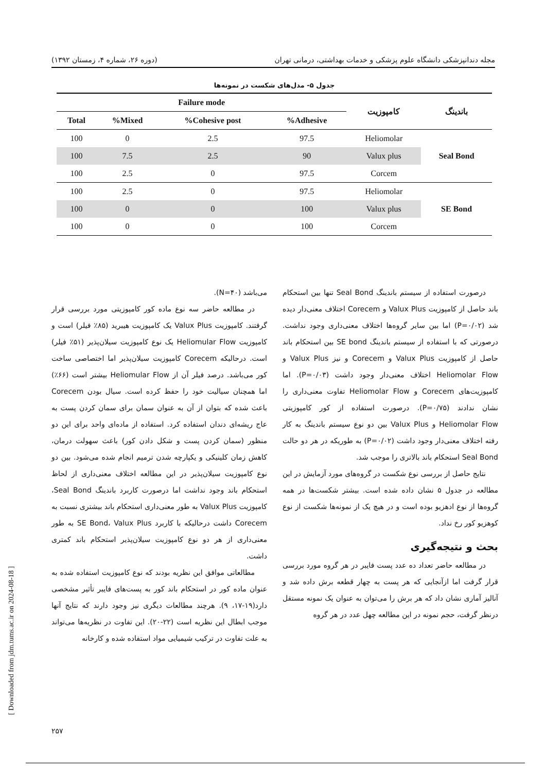مجله دندانپزشکی دانشگاه علوم پزشکی و خدمات بهداشتی، درمانی تهران (دوره ۲۶، شماره ۴، زمستان ۱۳۹۲)
جدول ۵- مدل‌های شکست در نمونه‌ها
| باندینگ | کامپوزیت | Failure mode | | | |
| --- | --- | --- | --- | --- | --- |
| | | Adhesive% | Cohesive post% | Mixed% | Total |
| Seal Bond | Heliomolar | 97.5 | 2.5 | 0 | 100 |
| | Valux plus | 90 | 2.5 | 7.5 | 100 |
| | Corcem | 97.5 | 0 | 2.5 | 100 |
| SE Bond | Heliomolar | 97.5 | 0 | 2.5 | 100 |
| | Valux plus | 100 | 0 | 0 | 100 |
| | Corcem | 100 | 0 | 0 | 100 |
درصورت استفاده از سیستم باندینگ Seal Bond تنها بین استحکام باند حاصل از کامپوزیت Valux Plus و Corecem اختلاف معنی‌دار دیده شد (P=۰/۰۲) اما بین سایر گروه‌ها اختلاف معنی‌داری وجود نداشت. درصورتی که با استفاده از سیستم باندینگ SE bond بین استحکام باند حاصل از کامپوزیت Valux Plus و Corecem و نیز Valux Plus و Heliomolar Flow اختلاف معنی‌دار وجود داشت (P=۰/۰۳). اما کامپوزیت‌های Corecem و Heliomolar Flow تفاوت معنی‌داری را نشان ندادند (P=۰/۷۵). درصورت استفاده از کور کامپوزیتی Heliomolar Flow و Valux Plus بین دو نوع سیستم باندینگ به کار رفته اختلاف معنی‌دار وجود داشت (P=۰/۰۲) به طوریکه در هر دو حالت Seal Bond استحکام باند بالاتری را موجب شد.
نتایج حاصل از بررسی نوع شکست در گروه‌های مورد آزمایش در این مطالعه در جدول ۵ نشان داده شده است. بیشتر شکست‌ها در همه گروه‌ها از نوع ادهزیو بوده است و در هیچ یک از نمونه‌ها شکست از نوع کوهزیو کور رخ نداد.
بحث و نتیجه‌گیری
در مطالعه حاضر تعداد ده عدد پست فایبر در هر گروه مورد بررسی قرار گرفت اما ازآنجایی که هر پست به چهار قطعه برش داده شد و آنالیز آماری نشان داد که هر برش را می‌توان به عنوان یک نمونه مستقل درنظر گرفت، حجم نمونه در این مطالعه چهل عدد در هر گروه
می‌باشد (N=۴۰).
در مطالعه حاضر سه نوع ماده کور کامپوزیتی مورد بررسی قرار گرفتند. کامپوزیت Valux Plus یک کامپوزیت هیبرید (۸۵٪ فیلر) است و کامپوزیت Heliomular Flow یک نوع کامپوزیت سیلان‌پذیر (۵۱٪ فیلر) است. درحالیکه Corecem کامپوزیت سیلان‌پذیر اما اختصاصی ساخت کور می‌باشد. درصد فیلر آن از Heliomular Flow بیشتر است (۶۶٪) اما همچنان سیالیت خود را حفظ کرده است. سیال بودن Corecem باعث شده که بتوان از آن به عنوان سمان برای سمان کردن پست به عاج ریشه‌ای دندان استفاده کرد. استفاده از ماده‌ای واحد برای این دو منظور (سمان کردن پست و شکل دادن کور) باعث سهولت درمان، کاهش زمان کلینیکی و یکپارچه شدن ترمیم انجام شده می‌شود. بین دو نوع کامپوزیت سیلان‌پذیر در این مطالعه اختلاف معنی‌داری از لحاظ استحکام باند وجود نداشت اما درصورت کاربرد باندینگ Seal Bond، کامپوزیت Valux Plus به طور معنی‌داری استحکام باند بیشتری نسبت به Corecem داشت درحالیکه با کاربرد SE Bond، Valux Plus به طور معنی‌داری از هر دو نوع کامپوزیت سیلان‌پذیر استحکام باند کمتری داشت.
مطالعاتی موافق این نظریه بودند که نوع کامپوزیت استفاده شده به عنوان ماده کور در استحکام باند کور به پست‌های فایبر تأثیر مشخصی دارد(۱۹-۱۷، ۹). هرچند مطالعات دیگری نیز وجود دارند که نتایج آنها موجب ابطال این نظریه است (۲۲-۲۰). این تفاوت در نظریه‌ها می‌تواند به علت تفاوت در ترکیب شیمیایی مواد استفاده شده و کارخانه
۲۵۷
[ Downloaded from jdm.tums.ac.ir on 2024-08-18 ]